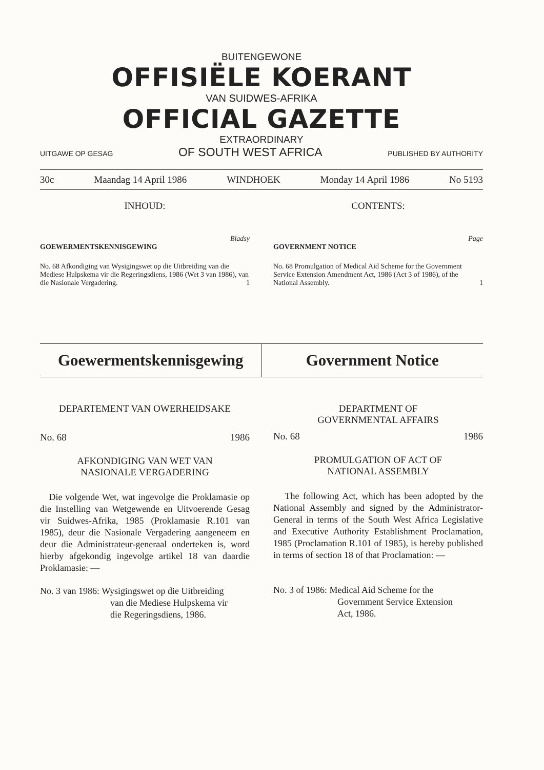BUITENGEWONE
OFFISIËLE KOERANT
VAN SUIDWES-AFRIKA
OFFICIAL GAZETTE
EXTRAORDINARY
UITGAWE OP GESAG OF SOUTH WEST AFRICA PUBLISHED BY AUTHORITY
30c Maandag 14 April 1986 WINDHOEK Monday 14 April 1986 No 5193
INHOUD: CONTENTS:
Bladsy
GOEWERMENTSKENNISGEWING
No. 68 Afkondiging van Wysigingswet op die Uitbreiding van die Mediese Hulpskema vir die Regeringsdiens, 1986 (Wet 3 van 1986), van die Nasionale Vergadering. 1
Page
GOVERNMENT NOTICE
No. 68 Promulgation of Medical Aid Scheme for the Government Service Extension Amendment Act, 1986 (Act 3 of 1986), of the National Assembly. 1
Goewermentskennisgewing Government Notice
DEPARTEMENT VAN OWERHEIDSAKE
No. 68 1986
AFKONDIGING VAN WET VAN
NASIONALE VERGADERING
Die volgende Wet, wat ingevolge die Proklamasie op die Instelling van Wetgewende en Uitvoerende Gesag vir Suidwes-Afrika, 1985 (Proklamasie R.101 van 1985), deur die Nasionale Vergadering aangeneem en deur die Administrateur-generaal onderteken is, word hierby afgekondig ingevolge artikel 18 van daardie Proklamasie: —
No. 3 van 1986: Wysigingswet op die Uitbreiding
van die Mediese Hulpskema vir
die Regeringsdiens, 1986.
DEPARTMENT OF
GOVERNMENTAL AFFAIRS
No. 68 1986
PROMULGATION OF ACT OF
NATIONAL ASSEMBLY
The following Act, which has been adopted by the National Assembly and signed by the Administrator-General in terms of the South West Africa Legislative and Executive Authority Establishment Proclamation, 1985 (Proclamation R.101 of 1985), is hereby published in terms of section 18 of that Proclamation: —
No. 3 of 1986: Medical Aid Scheme for the
Government Service Extension
Act, 1986.